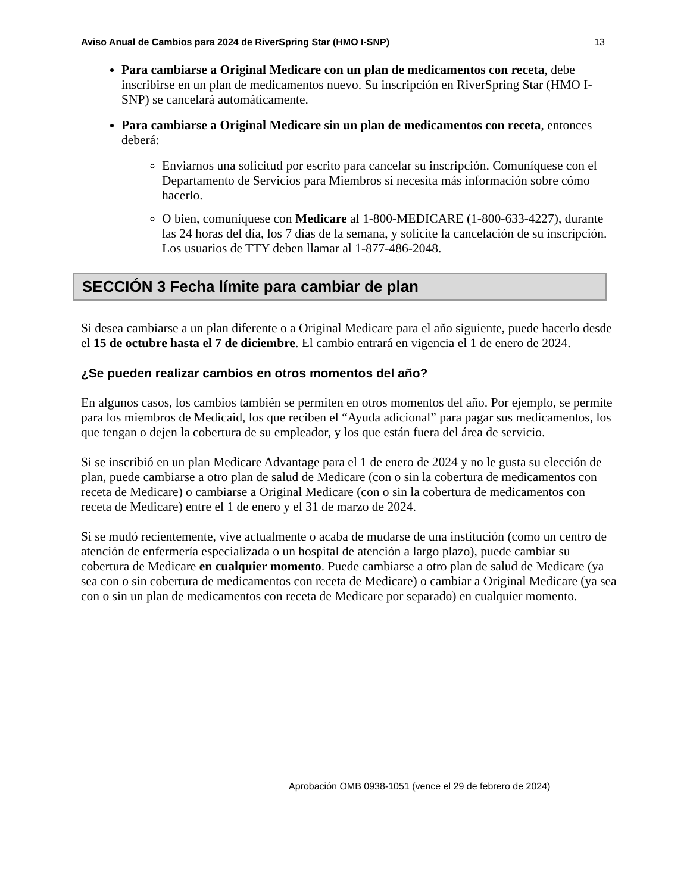Aviso Anual de Cambios para 2024 de RiverSpring Star (HMO I-SNP) 13
Para cambiarse a Original Medicare con un plan de medicamentos con receta, debe inscribirse en un plan de medicamentos nuevo. Su inscripción en RiverSpring Star (HMO I-SNP) se cancelará automáticamente.
Para cambiarse a Original Medicare sin un plan de medicamentos con receta, entonces deberá:
Enviarnos una solicitud por escrito para cancelar su inscripción. Comuníquese con el Departamento de Servicios para Miembros si necesita más información sobre cómo hacerlo.
O bien, comuníquese con Medicare al 1-800-MEDICARE (1-800-633-4227), durante las 24 horas del día, los 7 días de la semana, y solicite la cancelación de su inscripción. Los usuarios de TTY deben llamar al 1-877-486-2048.
SECCIÓN 3 Fecha límite para cambiar de plan
Si desea cambiarse a un plan diferente o a Original Medicare para el año siguiente, puede hacerlo desde el 15 de octubre hasta el 7 de diciembre. El cambio entrará en vigencia el 1 de enero de 2024.
¿Se pueden realizar cambios en otros momentos del año?
En algunos casos, los cambios también se permiten en otros momentos del año. Por ejemplo, se permite para los miembros de Medicaid, los que reciben el “Ayuda adicional” para pagar sus medicamentos, los que tengan o dejen la cobertura de su empleador, y los que están fuera del área de servicio.
Si se inscribió en un plan Medicare Advantage para el 1 de enero de 2024 y no le gusta su elección de plan, puede cambiarse a otro plan de salud de Medicare (con o sin la cobertura de medicamentos con receta de Medicare) o cambiarse a Original Medicare (con o sin la cobertura de medicamentos con receta de Medicare) entre el 1 de enero y el 31 de marzo de 2024.
Si se mudó recientemente, vive actualmente o acaba de mudarse de una institución (como un centro de atención de enfermería especializada o un hospital de atención a largo plazo), puede cambiar su cobertura de Medicare en cualquier momento. Puede cambiarse a otro plan de salud de Medicare (ya sea con o sin cobertura de medicamentos con receta de Medicare) o cambiar a Original Medicare (ya sea con o sin un plan de medicamentos con receta de Medicare por separado) en cualquier momento.
Aprobación OMB 0938-1051 (vence el 29 de febrero de 2024)